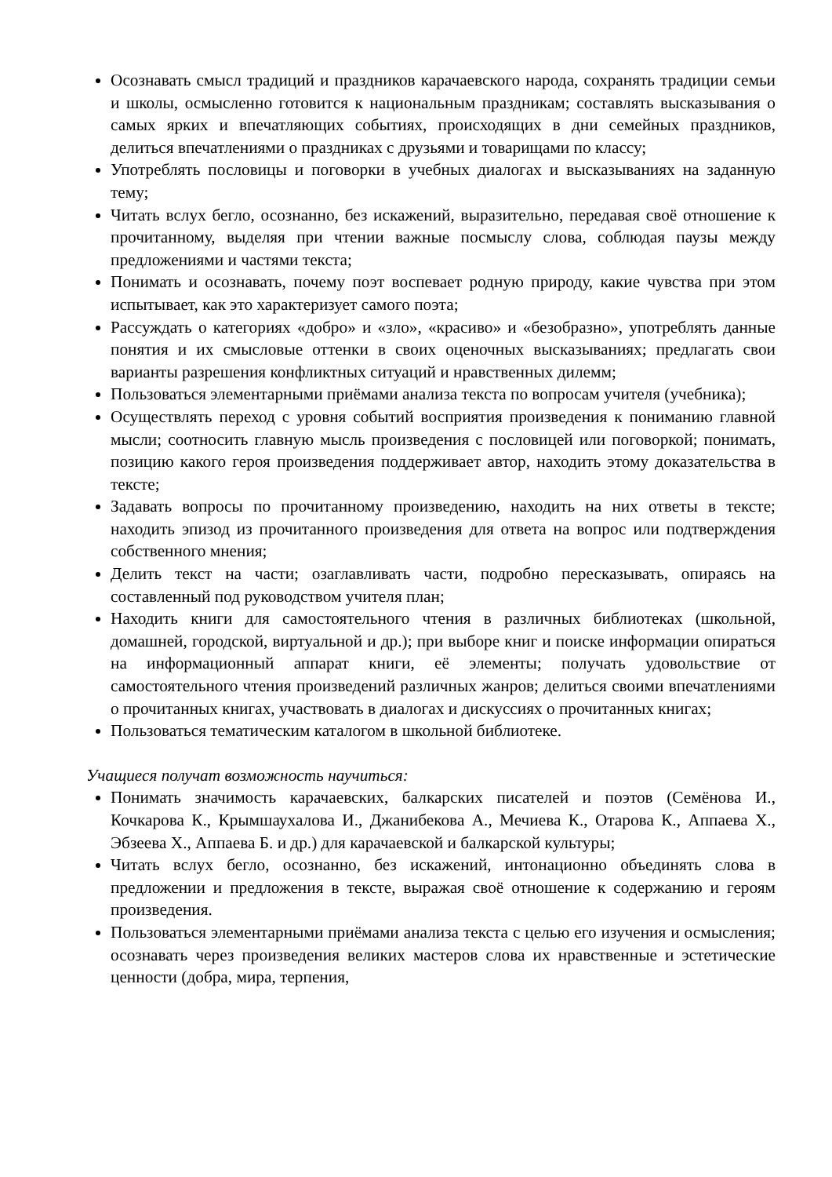Осознавать смысл традиций и праздников карачаевского народа, сохранять традиции семьи и школы, осмысленно готовится к национальным праздникам; составлять высказывания о самых ярких и впечатляющих событиях, происходящих в дни семейных праздников, делиться впечатлениями о праздниках с друзьями и товарищами по классу;
Употреблять пословицы и поговорки в учебных диалогах и высказываниях на заданную тему;
Читать вслух бегло, осознанно, без искажений, выразительно, передавая своё отношение к прочитанному, выделяя при чтении важные посмыслу слова, соблюдая паузы между предложениями и частями текста;
Понимать и осознавать, почему поэт воспевает родную природу, какие чувства при этом испытывает, как это характеризует самого поэта;
Рассуждать о категориях «добро» и «зло», «красиво» и «безобразно», употреблять данные понятия и их смысловые оттенки в своих оценочных высказываниях; предлагать свои варианты разрешения конфликтных ситуаций и нравственных дилемм;
Пользоваться элементарными приёмами анализа текста по вопросам учителя (учебника);
Осуществлять переход с уровня событий восприятия произведения к пониманию главной мысли; соотносить главную мысль произведения с пословицей или поговоркой; понимать, позицию какого героя произведения поддерживает автор, находить этому доказательства в тексте;
Задавать вопросы по прочитанному произведению, находить на них ответы в тексте; находить эпизод из прочитанного произведения для ответа на вопрос или подтверждения собственного мнения;
Делить текст на части; озаглавливать части, подробно пересказывать, опираясь на составленный под руководством учителя план;
Находить книги для самостоятельного чтения в различных библиотеках (школьной, домашней, городской, виртуальной и др.); при выборе книг и поиске информации опираться на информационный аппарат книги, её элементы; получать удовольствие от самостоятельного чтения произведений различных жанров; делиться своими впечатлениями о прочитанных книгах, участвовать в диалогах и дискуссиях о прочитанных книгах;
Пользоваться тематическим каталогом в школьной библиотеке.
Учащиеся получат возможность научиться:
Понимать значимость карачаевских, балкарских писателей и поэтов (Семёнова И., Кочкарова К., Крымшаухалова И., Джанибекова А., Мечиева К., Отарова К., Аппаева Х., Эбзеева Х., Аппаева Б. и др.) для карачаевской и балкарской культуры;
Читать вслух бегло, осознанно, без искажений, интонационно объединять слова в предложении и предложения в тексте, выражая своё отношение к содержанию и героям произведения.
Пользоваться элементарными приёмами анализа текста с целью его изучения и осмысления; осознавать через произведения великих мастеров слова их нравственные и эстетические ценности (добра, мира, терпения,